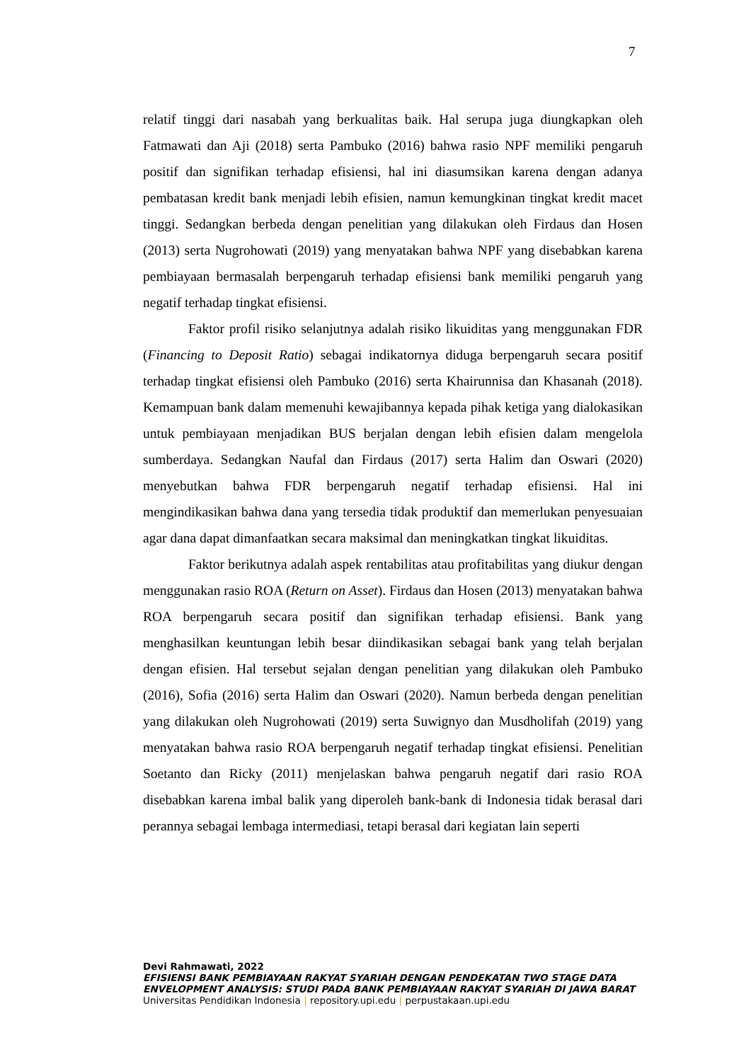7
relatif tinggi dari nasabah yang berkualitas baik. Hal serupa juga diungkapkan oleh Fatmawati dan Aji (2018) serta Pambuko (2016) bahwa rasio NPF memiliki pengaruh positif dan signifikan terhadap efisiensi, hal ini diasumsikan karena dengan adanya pembatasan kredit bank menjadi lebih efisien, namun kemungkinan tingkat kredit macet tinggi. Sedangkan berbeda dengan penelitian yang dilakukan oleh Firdaus dan Hosen (2013) serta Nugrohowati (2019) yang menyatakan bahwa NPF yang disebabkan karena pembiayaan bermasalah berpengaruh terhadap efisiensi bank memiliki pengaruh yang negatif terhadap tingkat efisiensi.
Faktor profil risiko selanjutnya adalah risiko likuiditas yang menggunakan FDR (Financing to Deposit Ratio) sebagai indikatornya diduga berpengaruh secara positif terhadap tingkat efisiensi oleh Pambuko (2016) serta Khairunnisa dan Khasanah (2018). Kemampuan bank dalam memenuhi kewajibannya kepada pihak ketiga yang dialokasikan untuk pembiayaan menjadikan BUS berjalan dengan lebih efisien dalam mengelola sumberdaya. Sedangkan Naufal dan Firdaus (2017) serta Halim dan Oswari (2020) menyebutkan bahwa FDR berpengaruh negatif terhadap efisiensi. Hal ini mengindikasikan bahwa dana yang tersedia tidak produktif dan memerlukan penyesuaian agar dana dapat dimanfaatkan secara maksimal dan meningkatkan tingkat likuiditas.
Faktor berikutnya adalah aspek rentabilitas atau profitabilitas yang diukur dengan menggunakan rasio ROA (Return on Asset). Firdaus dan Hosen (2013) menyatakan bahwa ROA berpengaruh secara positif dan signifikan terhadap efisiensi. Bank yang menghasilkan keuntungan lebih besar diindikasikan sebagai bank yang telah berjalan dengan efisien. Hal tersebut sejalan dengan penelitian yang dilakukan oleh Pambuko (2016), Sofia (2016) serta Halim dan Oswari (2020). Namun berbeda dengan penelitian yang dilakukan oleh Nugrohowati (2019) serta Suwignyo dan Musdholifah (2019) yang menyatakan bahwa rasio ROA berpengaruh negatif terhadap tingkat efisiensi. Penelitian Soetanto dan Ricky (2011) menjelaskan bahwa pengaruh negatif dari rasio ROA disebabkan karena imbal balik yang diperoleh bank-bank di Indonesia tidak berasal dari perannya sebagai lembaga intermediasi, tetapi berasal dari kegiatan lain seperti
Devi Rahmawati, 2022
EFISIENSI BANK PEMBIAYAAN RAKYAT SYARIAH DENGAN PENDEKATAN TWO STAGE DATA
ENVELOPMENT ANALYSIS: STUDI PADA BANK PEMBIAYAAN RAKYAT SYARIAH DI JAWA BARAT
Universitas Pendidikan Indonesia | repository.upi.edu | perpustakaan.upi.edu